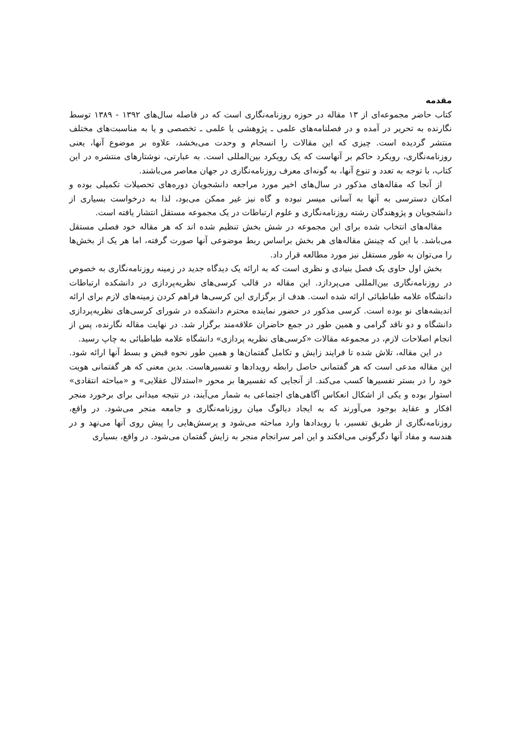مقدمه
کتاب حاضر مجموعه‌ای از ۱۳ مقاله در حوزه روزنامه‌نگاری است که در فاصله سال‌های ۱۳۹۲ - ۱۳۸۹ توسط نگارنده به تحریر در آمده و در فصلنامه‌های علمی ـ پژوهشی یا علمی ـ تخصصی و یا به مناسبت‌های مختلف منتشر گردیده است. چیزی که این مقالات را انسجام و وحدت می‌بخشد، علاوه بر موضوع آنها، یعنی روزنامه‌نگاری، رویکرد حاکم بر آنهاست که یک رویکرد بین‌المللی است. به عبارتی، نوشتارهای منتشره در این کتاب، با توجه به تعدد و تنوع آنها، به گونه‌ای معرف روزنامه‌نگاری در جهان معاصر می‌باشند.
از آنجا که مقاله‌های مذکور در سال‌های اخیر مورد مراجعه دانشجویان دوره‌های تحصیلات تکمیلی بوده و امکان دسترسی به آنها به آسانی میسر نبوده و گاه نیز غیر ممکن می‌بود، لذا به درخواست بسیاری از دانشجویان و پژوهندگان رشته روزنامه‌نگاری و علوم ارتباطات در یک مجموعه مستقل انتشار یافته است.
مقاله‌های انتخاب شده برای این مجموعه در شش بخش تنظیم شده اند که هر مقاله خود فصلی مستقل می‌باشد. با این که چینش مقاله‌های هر بخش براساس ربط موضوعی آنها صورت گرفته، اما هر یک از بخش‌ها را می‌توان به طور مستقل نیز مورد مطالعه قرار داد.
بخش اول حاوی یک فصل بنیادی و نظری است که به ارائه یک دیدگاه جدید در زمینه روزنامه‌نگاری به خصوص در روزنامه‌نگاری بین‌المللی می‌پردازد. این مقاله در قالب کرسی‌های نظریه‌پردازی در دانشکده ارتباطات دانشگاه علامه طباطبائی ارائه شده است. هدف از برگزاری این کرسی‌ها فراهم کردن زمینه‌های لازم برای ارائه اندیشه‌های نو بوده است. کرسی مذکور در حضور نماینده محترم دانشکده در شورای کرسی‌های نظریه‌پردازی دانشگاه و دو ناقد گرامی و همین طور در جمع حاضران علاقه‌مند برگزار شد. در نهایت مقاله نگارنده، پس از انجام اصلاحات لازم، در مجموعه مقالات «کرسی‌های نظریه پردازی» دانشگاه علامه طباطبائی به چاپ رسید.
در این مقاله، تلاش شده تا فرایند زایش و تکامل گفتمان‌ها و همین طور نحوه قبض و بسط آنها ارائه شود. این مقاله مدعی است که هر گفتمانی حاصل رابطه رویدادها و تفسیرهاست. بدین معنی که هر گفتمانی هویت خود را در بستر تفسیرها کسب می‌کند. از آنجایی که تفسیرها بر محور «استدلال عقلایی» و «مباحثه انتقادی» استوار بوده و یکی از اشکال انعکاس آگاهی‌های اجتماعی به شمار می‌آیند، در نتیجه میدانی برای برخورد منجر افکار و عقاید بوجود می‌آورند که به ایجاد دیالوگ میان روزنامه‌نگاری و جامعه منجر می‌شود. در واقع، روزنامه‌نگاری از طریق تفسیر، با رویدادها وارد مباحثه می‌شود و پرسش‌هایی را پیش روی آنها می‌نهد و در هندسه و مفاد آنها دگرگونی می‌افکند و این امر سرانجام منجر به زایش گفتمان می‌شود. در واقع، بسیاری